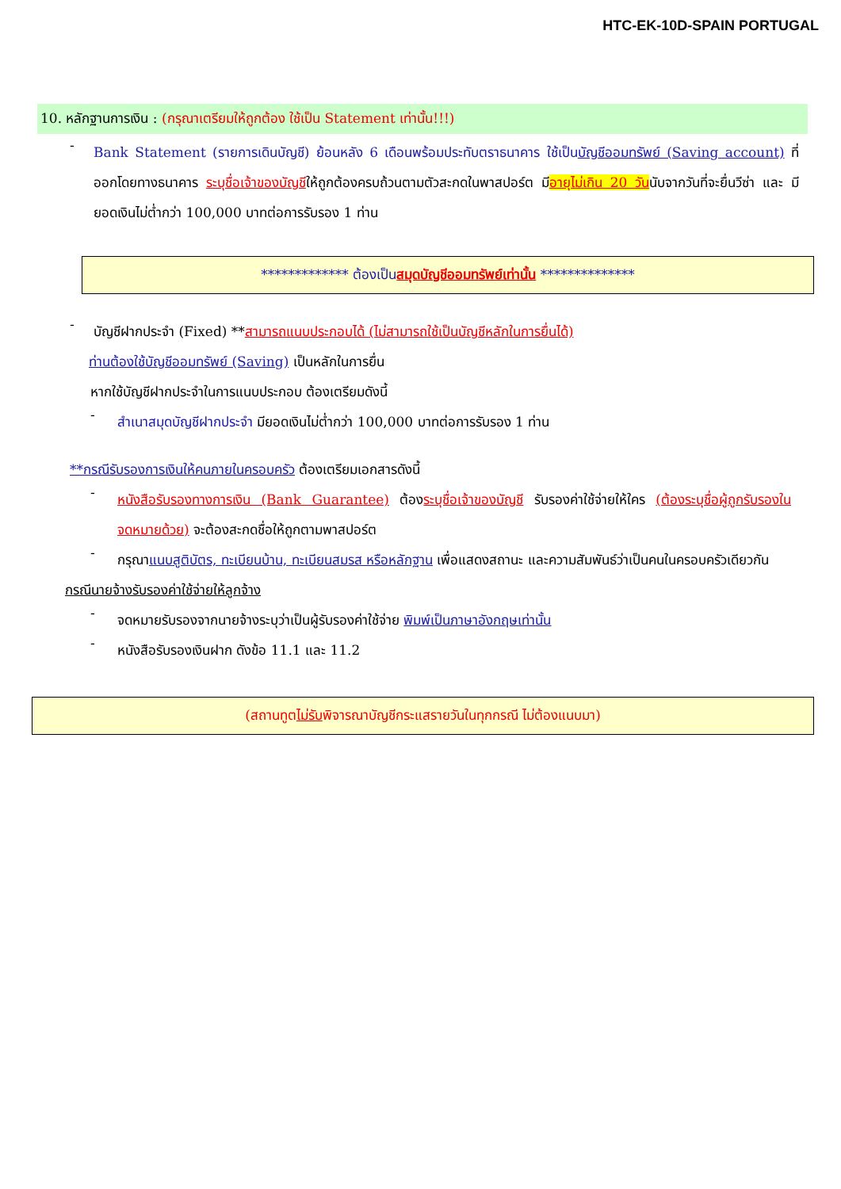HTC-EK-10D-SPAIN PORTUGAL
10. หลักฐานการเงิน : (กรุณาเตรียมให้ถูกต้อง ใช้เป็น Statement เท่านั้น!!!)
-
Bank Statement (รายการเดินบัญชี) ย้อนหลัง 6 เดือนพร้อมประทับตราธนาคาร ใช้เป็นบัญชีออมทรัพย์ (Saving account) ที่ออกโดยทางธนาคาร ระบุชื่อเจ้าของบัญชีให้ถูกต้องครบถ้วนตามตัวสะกดในพาสปอร์ต มีอายุไม่เกิน 20 วันนับจากวันที่จะยื่นวีซ่า และ มียอดเงินไม่ต่ำกว่า 100,000 บาทต่อการรับรอง 1 ท่าน
************* ต้องเป็นสมุดบัญชีออมทรัพย์เท่านั้น **************
-
บัญชีฝากประจำ (Fixed) **สามารถแนบประกอบได้ (ไม่สามารถใช้เป็นบัญชีหลักในการยื่นได้)
ท่านต้องใช้บัญชีออมทรัพย์ (Saving) เป็นหลักในการยื่น
หากใช้บัญชีฝากประจำในการแนบประกอบ ต้องเตรียมดังนี้
-
สำเนาสมุดบัญชีฝากประจำ มียอดเงินไม่ต่ำกว่า 100,000 บาทต่อการรับรอง 1 ท่าน
**กรณีรับรองการเงินให้คนภายในครอบครัว ต้องเตรียมเอกสารดังนี้
-
หนังสือรับรองทางการเงิน (Bank Guarantee) ต้องระบุชื่อเจ้าของบัญชี รับรองค่าใช้จ่ายให้ใคร (ต้องระบุชื่อผู้ถูกรับรองในจดหมายด้วย) จะต้องสะกดชื่อให้ถูกตามพาสปอร์ต
-
กรุณาแนบสูติบัตร, ทะเบียนบ้าน, ทะเบียนสมรส หรือหลักฐาน เพื่อแสดงสถานะ และความสัมพันธ์ว่าเป็นคนในครอบครัวเดียวกัน
กรณีนายจ้างรับรองค่าใช้จ่ายให้ลูกจ้าง
-
จดหมายรับรองจากนายจ้างระบุว่าเป็นผู้รับรองค่าใช้จ่าย พิมพ์เป็นภาษาอังกฤษเท่านั้น
-
หนังสือรับรองเงินฝาก ดังข้อ 11.1 และ 11.2
(สถานทูตไม่รับพิจารณาบัญชีกระแสรายวันในทุกกรณี ไม่ต้องแนบมา)